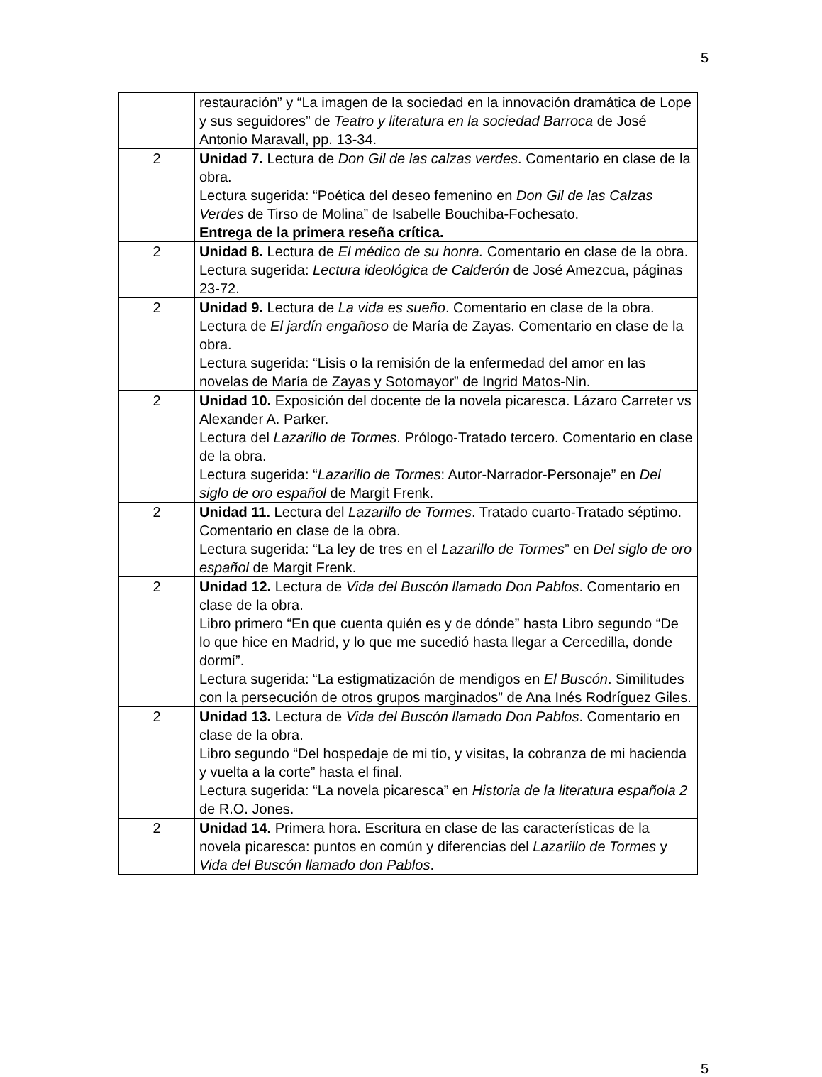5
| | restauración” y “La imagen de la sociedad en la innovación dramática de Lope y sus seguidores” de Teatro y literatura en la sociedad Barroca de José Antonio Maravall, pp. 13-34. |
| 2 | Unidad 7. Lectura de Don Gil de las calzas verdes . Comentario en clase de la obra. Lectura sugerida: “Poética del deseo femenino en Don Gil de las Calzas Verdes de Tirso de Molina” de Isabelle Bouchiba-Fochesato. Entrega de la primera reseña crítica. |
| 2 | Unidad 8. Lectura de El médico de su honra. Comentario en clase de la obra. Lectura sugerida: Lectura ideológica de Calderón de José Amezcua, páginas 23-72. |
| 2 | Unidad 9. Lectura de La vida es sueño . Comentario en clase de la obra. Lectura de El jardín engañoso de María de Zayas. Comentario en clase de la obra. Lectura sugerida: “Lisis o la remisión de la enfermedad del amor en las novelas de María de Zayas y Sotomayor” de Ingrid Matos-Nin. |
| 2 | Unidad 10. Exposición del docente de la novela picaresca. Lázaro Carreter vs Alexander A. Parker. Lectura del Lazarillo de Tormes . Prólogo-Tratado tercero. Comentario en clase de la obra. Lectura sugerida: “ Lazarillo de Tormes : Autor-Narrador-Personaje” en Del siglo de oro español de Margit Frenk. |
| 2 | Unidad 11. Lectura del Lazarillo de Tormes . Tratado cuarto-Tratado séptimo. Comentario en clase de la obra. Lectura sugerida: “La ley de tres en el Lazarillo de Tormes ” en Del siglo de oro español de Margit Frenk. |
| 2 | Unidad 12. Lectura de Vida del Buscón llamado Don Pablos . Comentario en clase de la obra. Libro primero “En que cuenta quién es y de dónde” hasta Libro segundo “De lo que hice en Madrid, y lo que me sucedió hasta llegar a Cercedilla, donde dormí”. Lectura sugerida: “La estigmatización de mendigos en El Buscón . Similitudes con la persecución de otros grupos marginados” de Ana Inés Rodríguez Giles. |
| 2 | Unidad 13. Lectura de Vida del Buscón llamado Don Pablos . Comentario en clase de la obra. Libro segundo “Del hospedaje de mi tío, y visitas, la cobranza de mi hacienda y vuelta a la corte” hasta el final. Lectura sugerida: “La novela picaresca” en Historia de la literatura española 2 de R.O. Jones. |
| 2 | Unidad 14. Primera hora. Escritura en clase de las características de la novela picaresca: puntos en común y diferencias del Lazarillo de Tormes y Vida del Buscón llamado don Pablos . |
5